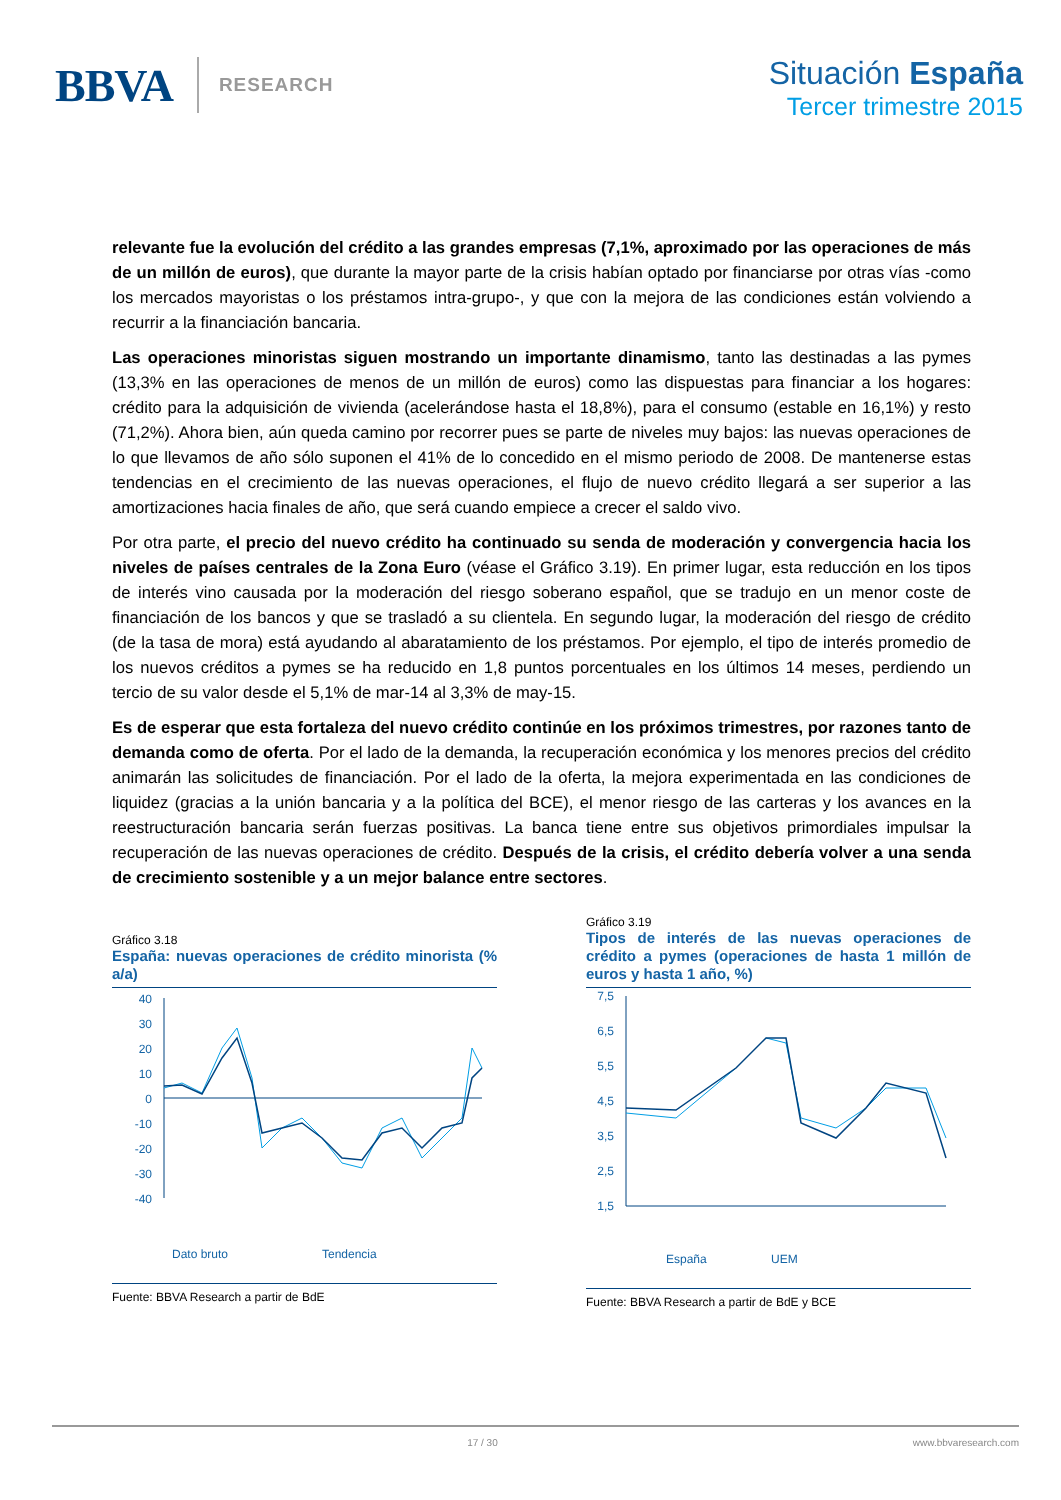BBVA RESEARCH
Situación España
Tercer trimestre 2015
relevante fue la evolución del crédito a las grandes empresas (7,1%, aproximado por las operaciones de más de un millón de euros), que durante la mayor parte de la crisis habían optado por financiarse por otras vías -como los mercados mayoristas o los préstamos intra-grupo-, y que con la mejora de las condiciones están volviendo a recurrir a la financiación bancaria.
Las operaciones minoristas siguen mostrando un importante dinamismo, tanto las destinadas a las pymes (13,3% en las operaciones de menos de un millón de euros) como las dispuestas para financiar a los hogares: crédito para la adquisición de vivienda (acelerándose hasta el 18,8%), para el consumo (estable en 16,1%) y resto (71,2%). Ahora bien, aún queda camino por recorrer pues se parte de niveles muy bajos: las nuevas operaciones de lo que llevamos de año sólo suponen el 41% de lo concedido en el mismo periodo de 2008. De mantenerse estas tendencias en el crecimiento de las nuevas operaciones, el flujo de nuevo crédito llegará a ser superior a las amortizaciones hacia finales de año, que será cuando empiece a crecer el saldo vivo.
Por otra parte, el precio del nuevo crédito ha continuado su senda de moderación y convergencia hacia los niveles de países centrales de la Zona Euro (véase el Gráfico 3.19). En primer lugar, esta reducción en los tipos de interés vino causada por la moderación del riesgo soberano español, que se tradujo en un menor coste de financiación de los bancos y que se trasladó a su clientela. En segundo lugar, la moderación del riesgo de crédito (de la tasa de mora) está ayudando al abaratamiento de los préstamos. Por ejemplo, el tipo de interés promedio de los nuevos créditos a pymes se ha reducido en 1,8 puntos porcentuales en los últimos 14 meses, perdiendo un tercio de su valor desde el 5,1% de mar-14 al 3,3% de may-15.
Es de esperar que esta fortaleza del nuevo crédito continúe en los próximos trimestres, por razones tanto de demanda como de oferta. Por el lado de la demanda, la recuperación económica y los menores precios del crédito animarán las solicitudes de financiación. Por el lado de la oferta, la mejora experimentada en las condiciones de liquidez (gracias a la unión bancaria y a la política del BCE), el menor riesgo de las carteras y los avances en la reestructuración bancaria serán fuerzas positivas. La banca tiene entre sus objetivos primordiales impulsar la recuperación de las nuevas operaciones de crédito. Después de la crisis, el crédito debería volver a una senda de crecimiento sostenible y a un mejor balance entre sectores.
Gráfico 3.18
España: nuevas operaciones de crédito minorista (% a/a)
40
30
20
10
0
-10
-20
-30
-40
Dato bruto
Tendencia
Fuente: BBVA Research a partir de BdE
Gráfico 3.19
Tipos de interés de las nuevas operaciones de crédito a pymes (operaciones de hasta 1 millón de euros y hasta 1 año, %)
7,5
6,5
5,5
4,5
3,5
2,5
1,5
España
UEM
Fuente: BBVA Research a partir de BdE y BCE
17 / 30 www.bbvaresearch.com